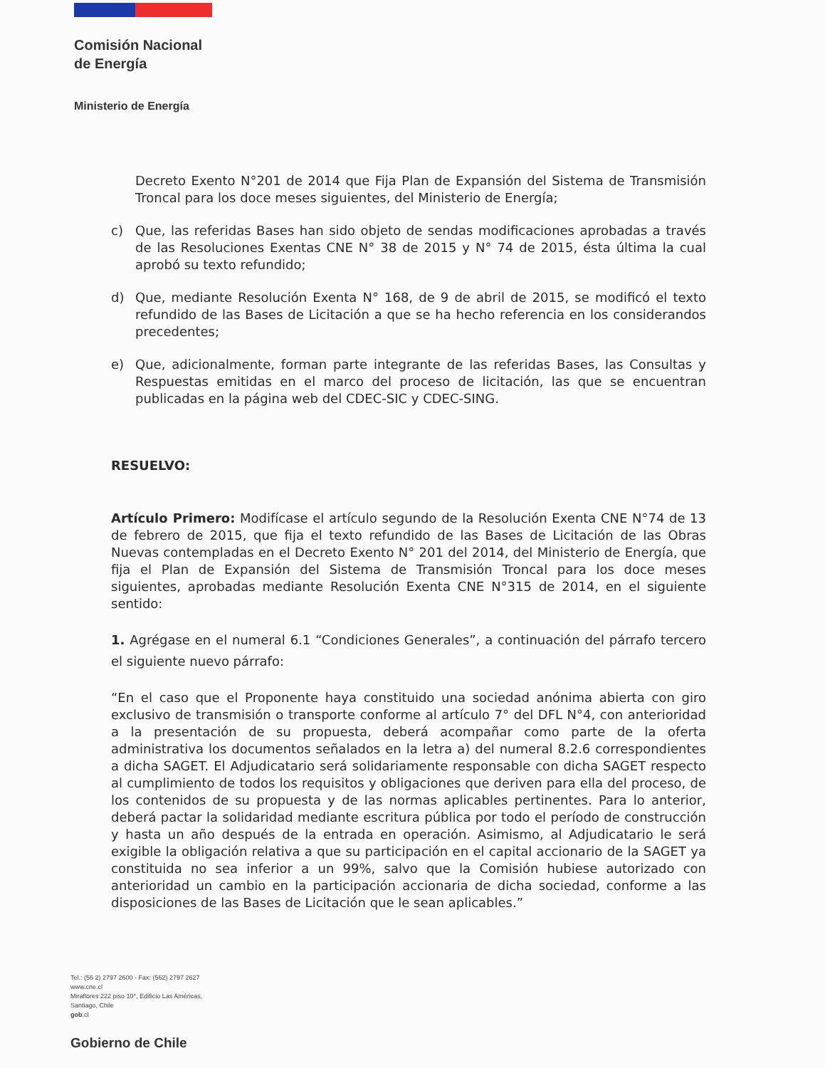Comisión Nacional
de Energía
Ministerio de Energía
Decreto Exento N°201 de 2014 que Fija Plan de Expansión del Sistema de Transmisión Troncal para los doce meses siguientes, del Ministerio de Energía;
c) Que, las referidas Bases han sido objeto de sendas modificaciones aprobadas a través de las Resoluciones Exentas CNE N° 38 de 2015 y N° 74 de 2015, ésta última la cual aprobó su texto refundido;
d) Que, mediante Resolución Exenta N° 168, de 9 de abril de 2015, se modificó el texto refundido de las Bases de Licitación a que se ha hecho referencia en los considerandos precedentes;
e) Que, adicionalmente, forman parte integrante de las referidas Bases, las Consultas y Respuestas emitidas en el marco del proceso de licitación, las que se encuentran publicadas en la página web del CDEC-SIC y CDEC-SING.
RESUELVO:
Artículo Primero: Modifícase el artículo segundo de la Resolución Exenta CNE N°74 de 13 de febrero de 2015, que fija el texto refundido de las Bases de Licitación de las Obras Nuevas contempladas en el Decreto Exento N° 201 del 2014, del Ministerio de Energía, que fija el Plan de Expansión del Sistema de Transmisión Troncal para los doce meses siguientes, aprobadas mediante Resolución Exenta CNE N°315 de 2014, en el siguiente sentido:
1. Agrégase en el numeral 6.1 “Condiciones Generales”, a continuación del párrafo tercero el siguiente nuevo párrafo:
“En el caso que el Proponente haya constituido una sociedad anónima abierta con giro exclusivo de transmisión o transporte conforme al artículo 7° del DFL N°4, con anterioridad a la presentación de su propuesta, deberá acompañar como parte de la oferta administrativa los documentos señalados en la letra a) del numeral 8.2.6 correspondientes a dicha SAGET. El Adjudicatario será solidariamente responsable con dicha SAGET respecto al cumplimiento de todos los requisitos y obligaciones que deriven para ella del proceso, de los contenidos de su propuesta y de las normas aplicables pertinentes. Para lo anterior, deberá pactar la solidaridad mediante escritura pública por todo el período de construcción y hasta un año después de la entrada en operación. Asimismo, al Adjudicatario le será exigible la obligación relativa a que su participación en el capital accionario de la SAGET ya constituida no sea inferior a un 99%, salvo que la Comisión hubiese autorizado con anterioridad un cambio en la participación accionaria de dicha sociedad, conforme a las disposiciones de las Bases de Licitación que le sean aplicables.”
Tel.: (56 2) 2797 2600 - Fax: (562) 2797 2627
www.cne.cl
Miraflores 222 piso 10°, Edificio Las Américas,
Santiago, Chile
gob.cl
Gobierno de Chile